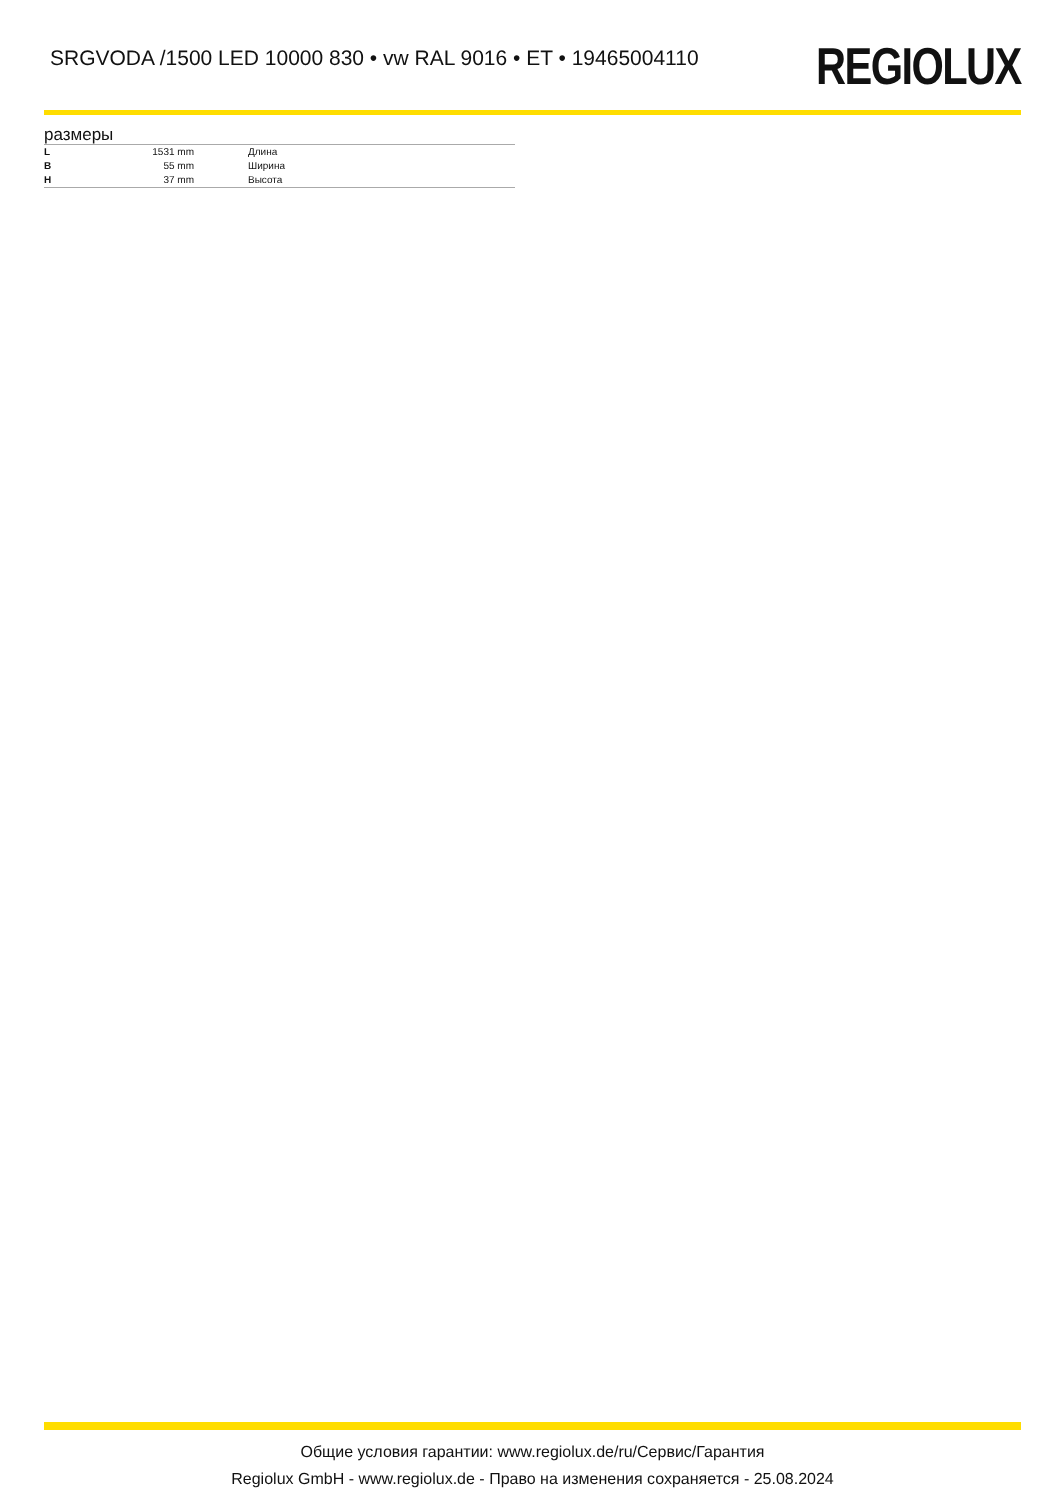SRGVODA /1500 LED 10000 830 • vw RAL 9016 • ET • 19465004110
REGIOLUX
размеры
| L | 1531 mm | Длина |
| B | 55 mm | Ширина |
| H | 37 mm | Высота |
Общие условия гарантии: www.regiolux.de/ru/Сервис/Гарантия
Regiolux GmbH - www.regiolux.de - Право на изменения сохраняется - 25.08.2024